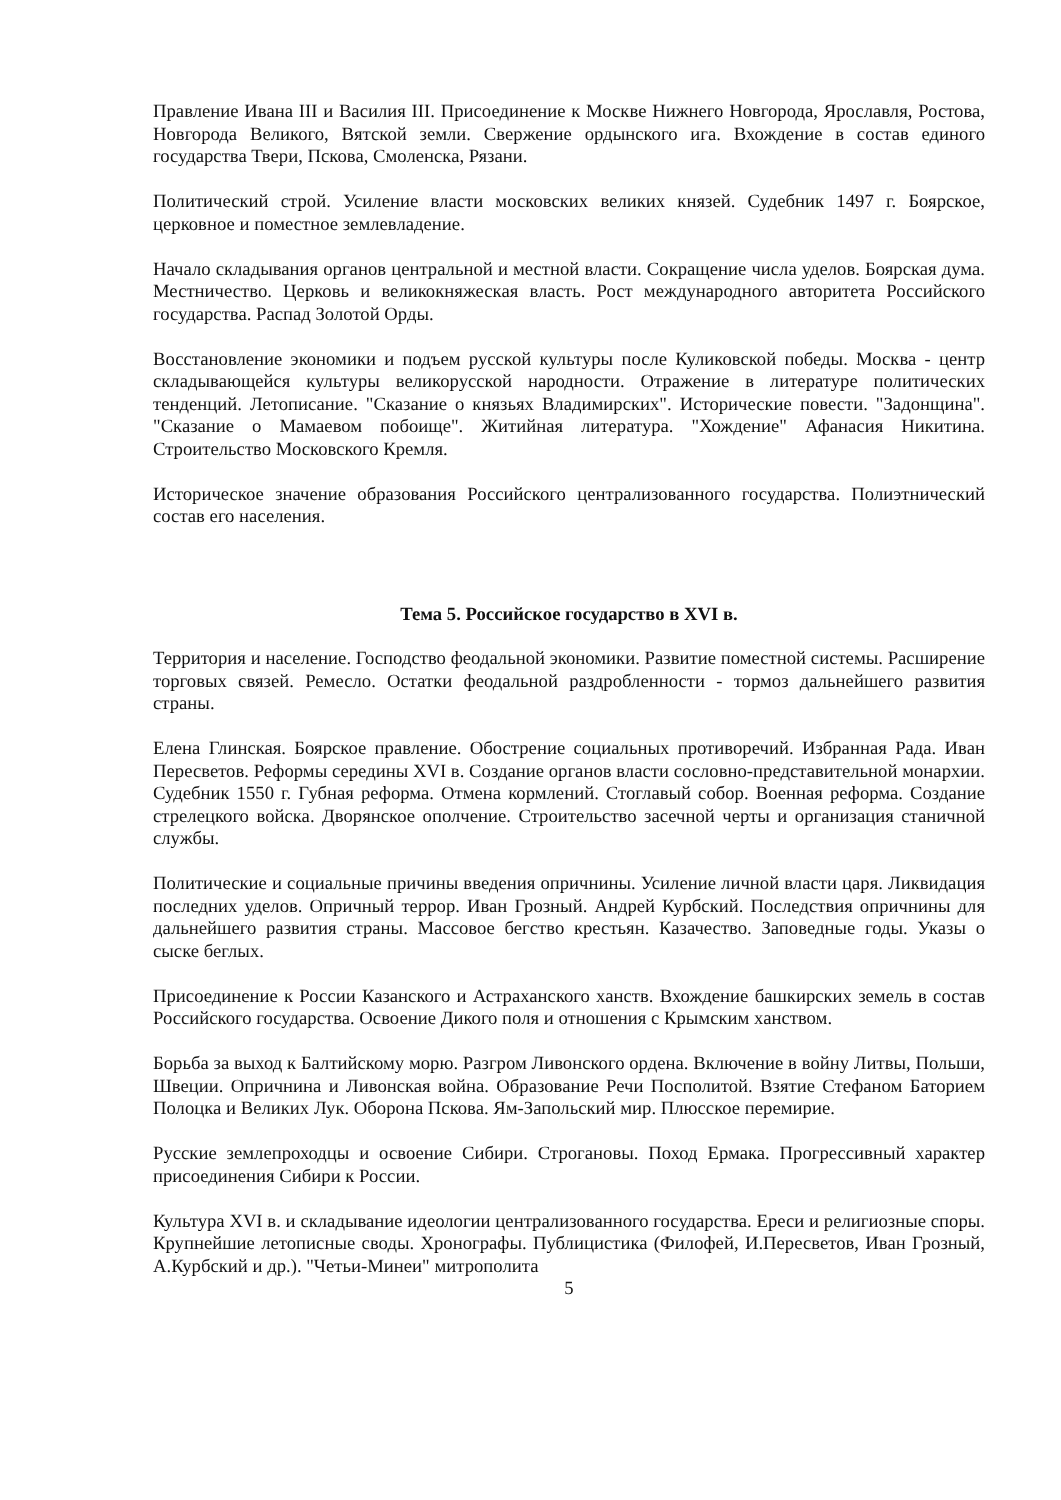Правление Ивана III и Василия III. Присоединение к Москве Нижнего Новгорода, Ярославля, Ростова, Новгорода Великого, Вятской земли. Свержение ордынского ига. Вхождение в состав единого государства Твери, Пскова, Смоленска, Рязани.
Политический строй. Усиление власти московских великих князей. Судебник 1497 г. Боярское, церковное и поместное землевладение.
Начало складывания органов центральной и местной власти. Сокращение числа уделов. Боярская дума. Местничество. Церковь и великокняжеская власть. Рост международного авторитета Российского государства. Распад Золотой Орды.
Восстановление экономики и подъем русской культуры после Куликовской победы. Москва - центр складывающейся культуры великорусской народности. Отражение в литературе политических тенденций. Летописание. "Сказание о князьях Владимирских". Исторические повести. "Задонщина". "Сказание о Мамаевом побоище". Житийная литература. "Хождение" Афанасия Никитина. Строительство Московского Кремля.
Историческое значение образования Российского централизованного государства. Полиэтнический состав его населения.
Тема 5. Российское государство в XVI в.
Территория и население. Господство феодальной экономики. Развитие поместной системы. Расширение торговых связей. Ремесло. Остатки феодальной раздробленности - тормоз дальнейшего развития страны.
Елена Глинская. Боярское правление. Обострение социальных противоречий. Избранная Рада. Иван Пересветов. Реформы середины XVI в. Создание органов власти сословно-представительной монархии. Судебник 1550 г. Губная реформа. Отмена кормлений. Стоглавый собор. Военная реформа. Создание стрелецкого войска. Дворянское ополчение. Строительство засечной черты и организация станичной службы.
Политические и социальные причины введения опричнины. Усиление личной власти царя. Ликвидация последних уделов. Опричный террор. Иван Грозный. Андрей Курбский. Последствия опричнины для дальнейшего развития страны. Массовое бегство крестьян. Казачество. Заповедные годы. Указы о сыске беглых.
Присоединение к России Казанского и Астраханского ханств. Вхождение башкирских земель в состав Российского государства. Освоение Дикого поля и отношения с Крымским ханством.
Борьба за выход к Балтийскому морю. Разгром Ливонского ордена. Включение в войну Литвы, Польши, Швеции. Опричнина и Ливонская война. Образование Речи Посполитой. Взятие Стефаном Баторием Полоцка и Великих Лук. Оборона Пскова. Ям-Запольский мир. Плюсское перемирие.
Русские землепроходцы и освоение Сибири. Строгановы. Поход Ермака. Прогрессивный характер присоединения Сибири к России.
Культура XVI в. и складывание идеологии централизованного государства. Ереси и религиозные споры. Крупнейшие летописные своды. Хронографы. Публицистика (Филофей, И.Пересветов, Иван Грозный, А.Курбский и др.). "Четьи-Минеи" митрополита
5